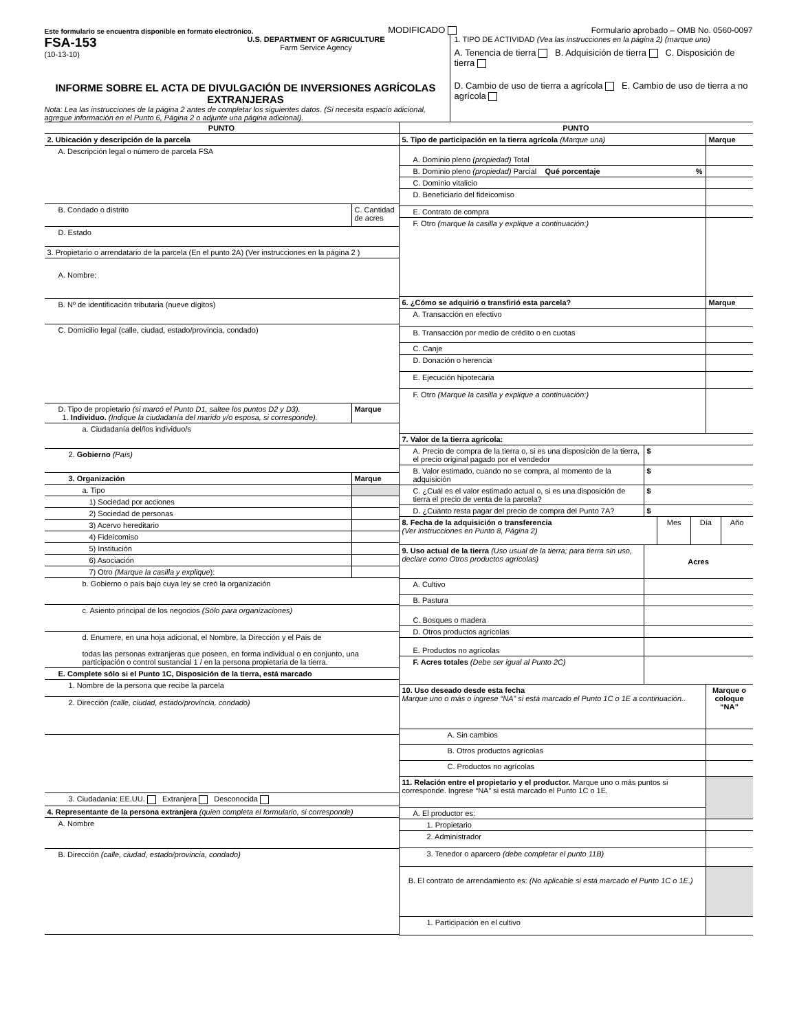Este formulario se encuentra disponible en formato electrónico. MODIFICADO Formulario aprobado – OMB No. 0560-0097
FSA-153
(10-13-10)
U.S. DEPARTMENT OF AGRICULTURE
Farm Service Agency
INFORME SOBRE EL ACTA DE DIVULGACIÓN DE INVERSIONES AGRÍCOLAS EXTRANJERAS
Nota: Lea las instrucciones de la página 2 antes de completar los siguientes datos. (Si necesita espacio adicional, agregue información en el Punto 6, Página 2 o adjunte una página adicional).
1. TIPO DE ACTIVIDAD (Vea las instrucciones en la página 2) (marque uno)
A. Tenencia de tierra B. Adquisición de tierra C. Disposición de tierra
D. Cambio de uso de tierra a agrícola E. Cambio de uso de tierra a no agrícola
| PUNTO | |
| 2. Ubicación y descripción de la parcela | |
| A. Descripción legal o número de parcela FSA | |
| B. Condado o distrito | C. Cantidad de acres |
| D. Estado | |
| 3. Propietario o arrendatario de la parcela (En el punto 2A) (Ver instrucciones en la página 2 ) | |
| A. Nombre: | |
| B. Nº de identificación tributaria (nueve dígitos) | |
| C. Domicilio legal (calle, ciudad, estado/provincia, condado) | |
| D. Tipo de propietario (si marcó el Punto D1, saltee los puntos D2 y D3). 1. Individuo. (Indique la ciudadanía del marido y/o esposa, si corresponde). | Marque |
| a. Ciudadanía del/los individuo/s | |
| 2. Gobierno (País) | |
| 3. Organización | Marque |
| a. Tipo | |
| 1) Sociedad por acciones | |
| 2) Sociedad de personas | |
| 3) Acervo hereditario | |
| 4) Fideicomiso | |
| 5) Institución | |
| 6) Asociación | |
| 7) Otro (Marque la casilla y explique ): | |
| b. Gobierno o país bajo cuya ley se creó la organización | |
| c. Asiento principal de los negocios (Sólo para organizaciones) | |
| d. Enumere, en una hoja adicional, el Nombre, la Dirección y el País de todas las personas extranjeras que poseen, en forma individual o en conjunto, una participación o control sustancial 1 / en la persona propietaria de la tierra. | |
| E. Complete sólo si el Punto 1C, Disposición de la tierra, está marcado | |
| 1. Nombre de la persona que recibe la parcela | |
| 2. Dirección (calle, ciudad, estado/provincia, condado) | |
| 3. Ciudadanía: EE.UU. Extranjera Desconocida | |
| 4. Representante de la persona extranjera (quien completa el formulario, si corresponde) | |
| A. Nombre | |
| B. Dirección (calle, ciudad, estado/provincia, condado) | |
| PUNTO | |
| 5. Tipo de participación en la tierra agrícola (Marque una) | Marque |
| A. Dominio pleno (propiedad) Total | |
| B. Dominio pleno (propiedad) Parcial Qué porcentaje % | |
| C. Dominio vitalicio | |
| D. Beneficiario del fideicomiso | |
| E. Contrato de compra | |
| F. Otro (marque la casilla y explique a continuación:) | |
| 6. ¿Cómo se adquirió o transfirió esta parcela? | Marque |
| A. Transacción en efectivo | |
| B. Transacción por medio de crédito o en cuotas | |
| C. Canje | |
| D. Donación o herencia | |
| E. Ejecución hipotecaria | |
| F. Otro (Marque la casilla y explique a continuación:) | |
| 7. Valor de la tierra agrícola: | |
| A. Precio de compra de la tierra o, si es una disposición de la tierra, el precio original pagado por el vendedor | $ |
| B. Valor estimado, cuando no se compra, al momento de la adquisición | $ |
| C. ¿Cuál es el valor estimado actual o, si es una disposición de tierra el precio de venta de la parcela? | $ |
| D. ¿Cuánto resta pagar del precio de compra del Punto 7A? | $ |
| 8. Fecha de la adquisición o transferencia (Ver instrucciones en Punto 8, Página 2) | Mes | Día | Año |
| 9. Uso actual de la tierra (Uso usual de la tierra; para tierra sin uso, declare como Otros productos agrícolas) | Acres |
| A. Cultivo | |
| B. Pastura | |
| C. Bosques o madera | |
| D. Otros productos agrícolas | |
| E. Productos no agrícolas | |
| F. Acres totales (Debe ser igual al Punto 2C) | |
| 10. Uso deseado desde esta fecha Marque uno o más o ingrese “NA” si está marcado el Punto 1C o 1E a continuación.. | Marque o coloque “NA” |
| A. Sin cambios | |
| B. Otros productos agrícolas | |
| C. Productos no agrícolas | |
| 11. Relación entre el propietario y el productor. Marque uno o más puntos si corresponde. Ingrese “NA” si está marcado el Punto 1C o 1E. | |
| A. El productor es: | |
| 1. Propietario | |
| 2. Administrador | |
| 3. Tenedor o aparcero (debe completar el punto 11B) | |
| B. El contrato de arrendamiento es: (No aplicable si está marcado el Punto 1C o 1E.) | |
| 1. Participación en el cultivo | |